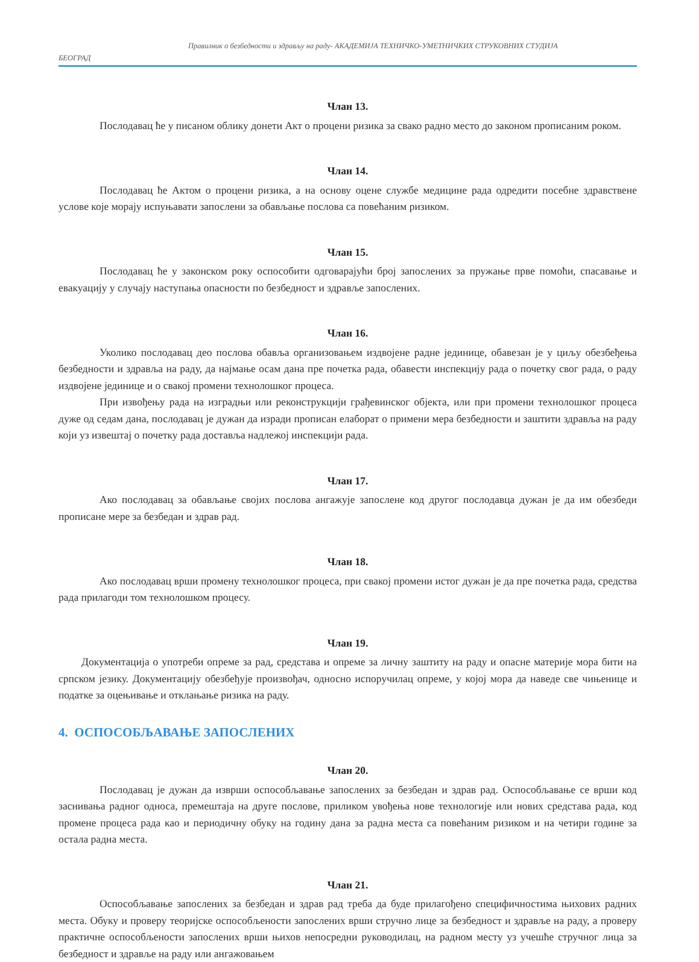Правилник о безбедности и здрављу на раду- АКАДЕМИЈА ТЕХНИЧКО-УМЕТНИЧКИХ СТРУКОВНИХ СТУДИЈА
БЕОГРАД
Члан 13.
Послодавац ће у писаном облику донети Акт о процени ризика за свако радно место до законом прописаним роком.
Члан 14.
Послодавац ће Актом о процени ризика, а на основу оцене службе медицине рада одредити посебне здравствене услове које морају испуњавати запослени за обављање послова са повећаним ризиком.
Члан 15.
Послодавац ће у законском року оспособити одговарајући број запослених за пружање прве помоћи, спасавање и евакуацију у случају наступања опасности по безбедност и здравље запослених.
Члан 16.
Уколико послодавац део послова обавља организовањем издвојене радне јединице, обавезан је у циљу обезбеђења безбедности и здравља на раду, да најмање осам дана пре почетка рада, обавести инспекцију рада о почетку свог рада, о раду издвојене јединице и о свакој промени технолошког процеса.
При извођењу рада на изградњи или реконструкцији грађевинског објекта, или при промени технолошког процеса дуже од седам дана, послодавац је дужан да изради прописан елаборат о примени мера безбедности и заштити здравља на раду који уз извештај о почетку рада доставља надлежој инспекцији рада.
Члан 17.
Ако послодавац за обављање својих послова ангажује запослене код другог послодавца дужан је да им обезбеди прописане мере за безбедан и здрав рад.
Члан 18.
Ако послодавац врши промену технолошког процеса, при свакој промени истог дужан је да пре почетка рада, средства рада прилагоди том технолошком процесу.
Члан 19.
Документација о употреби опреме за рад, средстава и опреме за личну заштиту на раду и опасне материје мора бити на српском језику. Документацију обезбеђује произвођач, односно испоручилац опреме, у којој мора да наведе све чињенице и податке за оцењивање и отклањање ризика на раду.
4. ОСПОСОБЉАВАЊЕ ЗАПОСЛЕНИХ
Члан 20.
Послодавац је дужан да изврши оспособљавање запослених за безбедан и здрав рад. Оспособљавање се врши код заснивања радног односа, премештаја на друге послове, приликом увођења нове технологије или нових средстава рада, код промене процеса рада као и периодичну обуку на годину дана за радна места са повећаним ризиком и на четири године за остала радна места.
Члан 21.
Оспособљавање запослених за безбедан и здрав рад треба да буде прилагођено специфичностима њихових радних места. Обуку и проверу теоријске оспособљености запослених врши стручно лице за безбедност и здравље на раду, а проверу практичне оспособљености запослених врши њихов непосредни руководилац, на радном месту уз учешће стручног лица за безбедност и здравље на раду или ангажовањем